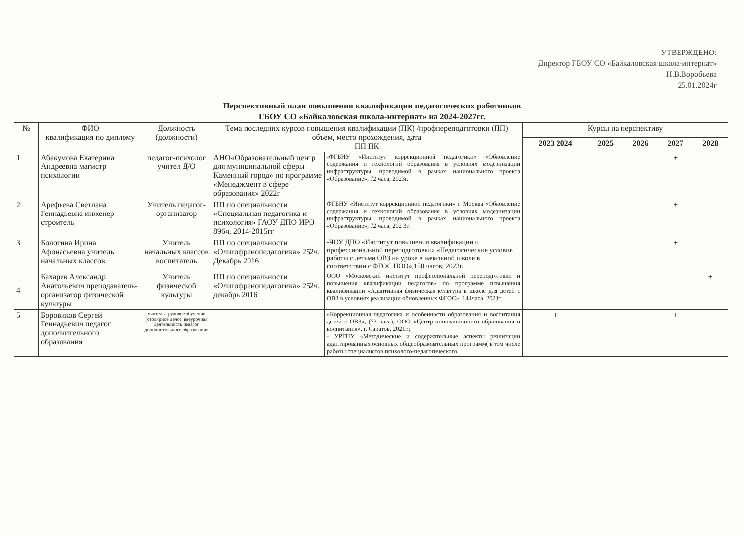УТВЕРЖДЕНО:
Директор ГБОУ СО «Байкаловская школа-интернат»
Н.В.Воробьева
25.01.2024г
Перспективный план повышения квалификации педагогических работников
ГБОУ СО «Байкаловская школа-интернат» на 2024-2027гг.
| № | ФИО квалификация по диплому | Должность (должности) | Тема последних курсов повышения квалификации (ПК) /профпереподготовки (ПП) объем, место прохождения, дата ПП ПК | | Курсы на перспективу | | | | |
| --- | --- | --- | --- | --- | --- | --- | --- | --- | --- |
| | | | | | 2023 2024 | 2025 | 2026 | 2027 | 2028 |
| 1 | Абакумова Екатерина Андреевна магистр психологии | педагог-психолог учител Д/О | АНО«Образовательный центр для муниципальной сферы Каменный город» по программе «Менеджмент в сфере образования» 2022г | -ФГБНУ «Институт коррекционной педагогики» «Обновление содержания и технологий образования в условиях модернизации инфраструктуры, проводимой в рамках национального проекта «Образование», 72 часа, 2023г. | | | | + | |
| 2 | Арефьева Светлана Геннадьевна инженер-строитель | Учитель педагог-организатор | ПП по специальности «Специальная педагогика и психология» ГАОУ ДПО ИРО 896ч. 2014-2015гг | ФГБНУ «Институт коррекционной педагогики» г. Москва «Обновление содержания и технологий образования в условиях модернизации инфраструктуры, проводимой в рамках национального проекта «Образование», 72 часа, 202 3г. | | | | + | |
| 3 | Болотина Ирина Афонасьевна учитель начальных классов | Учитель начальных классов воспитатель | ПП по специальности «Олигофренопедагогика» 252ч. Декабрь 2016 | -ЧОУ ДПО «Институт повышения квалификации и профессиональной переподготовки» «Педагогические условия работы с детьми ОВЗ на уроке в начальной школе в соответствии с ФГОС НОО»,150 часов, 2023г. | | | | + | |
| 4 | Бахарев Александр Анатольевич преподаватель-организатор физической культуры | Учитель физической культуры | ПП по специальности «Олигофренопедагогика» 252ч. декабрь 2016 | ООО «Московский институт профессиональной переподготовки и повышения квалификации педагогов» по программе повышения квалификации «Адаптивная физическая культура в школе для детей с ОВЗ в условиях реализации обновленных ФГОС», 144часа, 2023г. | | | | | + |
| 5 | Боровиков Сергей Геннадьевич педагог дополнительного образования | учитель трудовое обучение (столярное дело), внеурочная деятельность педагог дополнительного образования | | «Коррекционная педагогика и особенности образования и воспитания детей с ОВЗ», (73 часа), ООО «Центр инновационного образования и воспитания», г. Саратов, 2021г.; - УРГПУ «Методические и содержательные аспекты реализации адаптированных основных общеобразовательных программ( в том числе работы специалистов психолого-педагогического | + | | | + | |